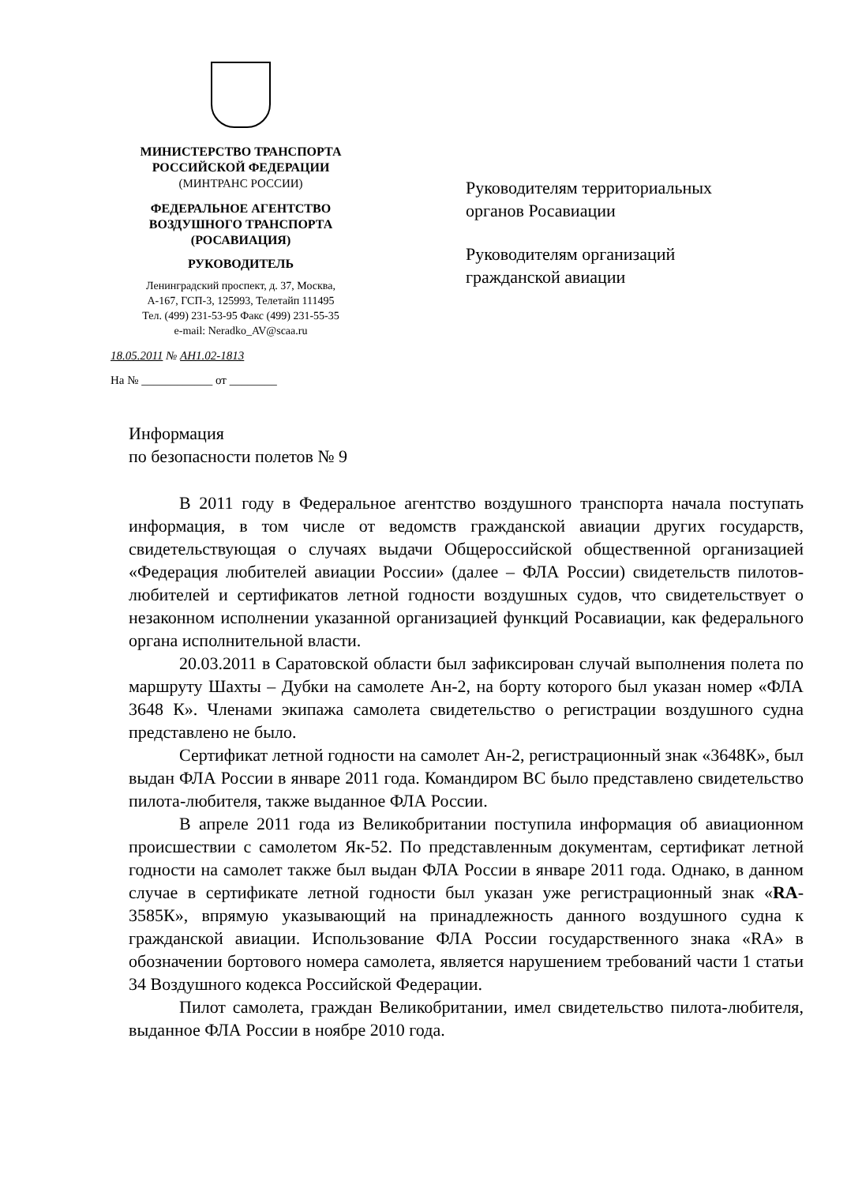МИНИСТЕРСТВО ТРАНСПОРТА
РОССИЙСКОЙ ФЕДЕРАЦИИ
(МИНТРАНС РОССИИ)
ФЕДЕРАЛЬНОЕ АГЕНТСТВО
ВОЗДУШНОГО ТРАНСПОРТА
(РОСАВИАЦИЯ)
РУКОВОДИТЕЛЬ
Ленинградский проспект, д. 37, Москва,
А-167, ГСП-3, 125993, Телетайп 111495
Тел. (499) 231-53-95 Факс (499) 231-55-35
e-mail: Neradko_AV@scaa.ru
18.05.2011 № АН1.02-1813
На № ____________ от ________
Руководителям территориальных
органов Росавиации
Руководителям организаций
гражданской авиации
Информация
по безопасности полетов № 9
В 2011 году в Федеральное агентство воздушного транспорта начала поступать информация, в том числе от ведомств гражданской авиации других государств, свидетельствующая о случаях выдачи Общероссийской общественной организацией «Федерация любителей авиации России» (далее – ФЛА России) свидетельств пилотов-любителей и сертификатов летной годности воздушных судов, что свидетельствует о незаконном исполнении указанной организацией функций Росавиации, как федерального органа исполнительной власти.
20.03.2011 в Саратовской области был зафиксирован случай выполнения полета по маршруту Шахты – Дубки на самолете Ан-2, на борту которого был указан номер «ФЛА 3648 К». Членами экипажа самолета свидетельство о регистрации воздушного судна представлено не было.
Сертификат летной годности на самолет Ан-2, регистрационный знак «3648К», был выдан ФЛА России в январе 2011 года. Командиром ВС было представлено свидетельство пилота-любителя, также выданное ФЛА России.
В апреле 2011 года из Великобритании поступила информация об авиационном происшествии с самолетом Як-52. По представленным документам, сертификат летной годности на самолет также был выдан ФЛА России в январе 2011 года. Однако, в данном случае в сертификате летной годности был указан уже регистрационный знак «RA-3585К», впрямую указывающий на принадлежность данного воздушного судна к гражданской авиации. Использование ФЛА России государственного знака «RA» в обозначении бортового номера самолета, является нарушением требований части 1 статьи 34 Воздушного кодекса Российской Федерации.
Пилот самолета, граждан Великобритании, имел свидетельство пилота-любителя, выданное ФЛА России в ноябре 2010 года.